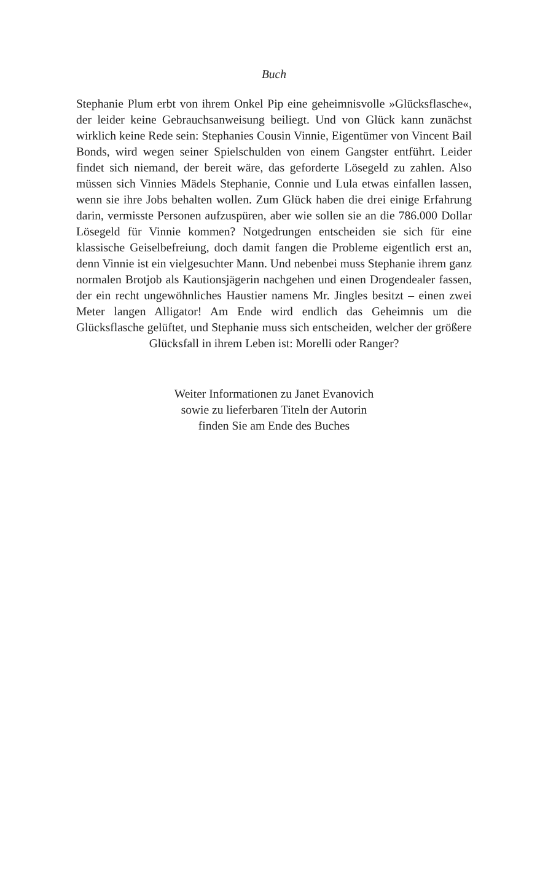Buch
Stephanie Plum erbt von ihrem Onkel Pip eine geheimnisvolle »Glücksflasche«, der leider keine Gebrauchsanweisung beiliegt. Und von Glück kann zunächst wirklich keine Rede sein: Stephanies Cousin Vinnie, Eigentümer von Vincent Bail Bonds, wird wegen seiner Spielschulden von einem Gangster entführt. Leider findet sich niemand, der bereit wäre, das geforderte Lösegeld zu zahlen. Also müssen sich Vinnies Mädels Stephanie, Connie und Lula etwas einfallen lassen, wenn sie ihre Jobs behalten wollen. Zum Glück haben die drei einige Erfahrung darin, vermisste Personen aufzuspüren, aber wie sollen sie an die 786.000 Dollar Lösegeld für Vinnie kommen? Notgedrungen entscheiden sie sich für eine klassische Geiselbefreiung, doch damit fangen die Probleme eigentlich erst an, denn Vinnie ist ein vielgesuchter Mann. Und nebenbei muss Stephanie ihrem ganz normalen Brotjob als Kautionsjägerin nachgehen und einen Drogendealer fassen, der ein recht ungewöhnliches Haustier namens Mr. Jingles besitzt – einen zwei Meter langen Alligator! Am Ende wird endlich das Geheimnis um die Glücksflasche gelüftet, und Stephanie muss sich entscheiden, welcher der größere Glücksfall in ihrem Leben ist: Morelli oder Ranger?
Weiter Informationen zu Janet Evanovich
sowie zu lieferbaren Titeln der Autorin
finden Sie am Ende des Buches